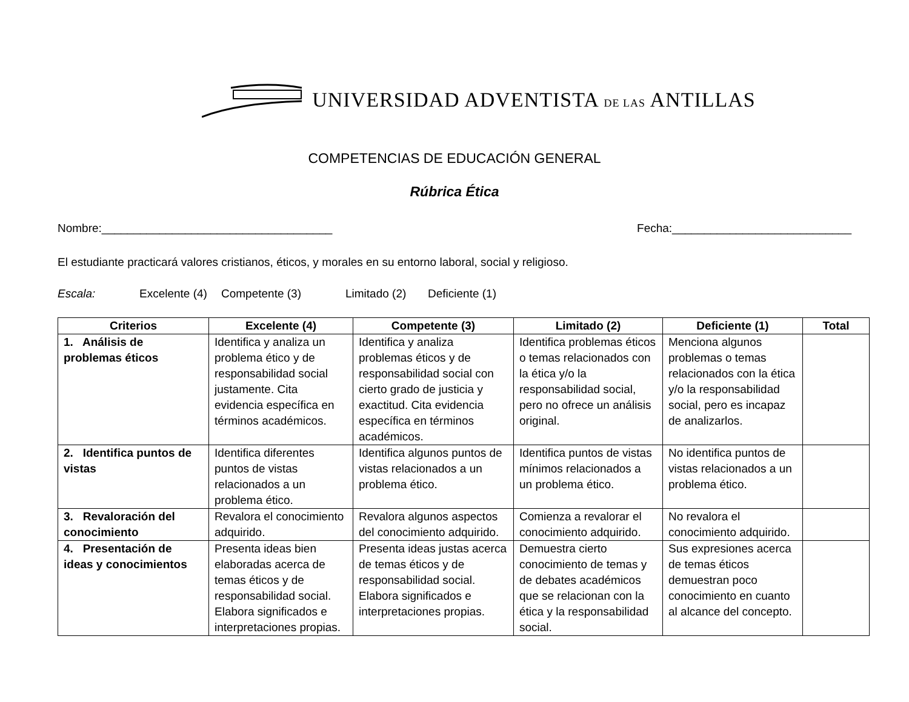UNIVERSIDAD ADVENTISTA DE LAS ANTILLAS
COMPETENCIAS DE EDUCACIÓN GENERAL
Rúbrica Ética
Nombre:____________________________________ Fecha:____________________________
El estudiante practicará valores cristianos, éticos, y morales en su entorno laboral, social y religioso.
Escala: Excelente (4) Competente (3) Limitado (2) Deficiente (1)
| Criterios | Excelente (4) | Competente (3) | Limitado (2) | Deficiente (1) | Total |
| --- | --- | --- | --- | --- | --- |
| 1. Análisis de problemas éticos | Identifica y analiza un problema ético y de responsabilidad social justamente. Cita evidencia específica en términos académicos. | Identifica y analiza problemas éticos y de responsabilidad social con cierto grado de justicia y exactitud. Cita evidencia específica en términos académicos. | Identifica problemas éticos o temas relacionados con la ética y/o la responsabilidad social, pero no ofrece un análisis original. | Menciona algunos problemas o temas relacionados con la ética y/o la responsabilidad social, pero es incapaz de analizarlos. | |
| 2. Identifica puntos de vistas | Identifica diferentes puntos de vistas relacionados a un problema ético. | Identifica algunos puntos de vistas relacionados a un problema ético. | Identifica puntos de vistas mínimos relacionados a un problema ético. | No identifica puntos de vistas relacionados a un problema ético. | |
| 3. Revaloración del conocimiento | Revalora el conocimiento adquirido. | Revalora algunos aspectos del conocimiento adquirido. | Comienza a revalorar el conocimiento adquirido. | No revalora el conocimiento adquirido. | |
| 4. Presentación de ideas y conocimientos | Presenta ideas bien elaboradas acerca de temas éticos y de responsabilidad social. Elabora significados e interpretaciones propias. | Presenta ideas justas acerca de temas éticos y de responsabilidad social. Elabora significados e interpretaciones propias. | Demuestra cierto conocimiento de temas y de debates académicos que se relacionan con la ética y la responsabilidad social. | Sus expresiones acerca de temas éticos demuestran poco conocimiento en cuanto al alcance del concepto. | |